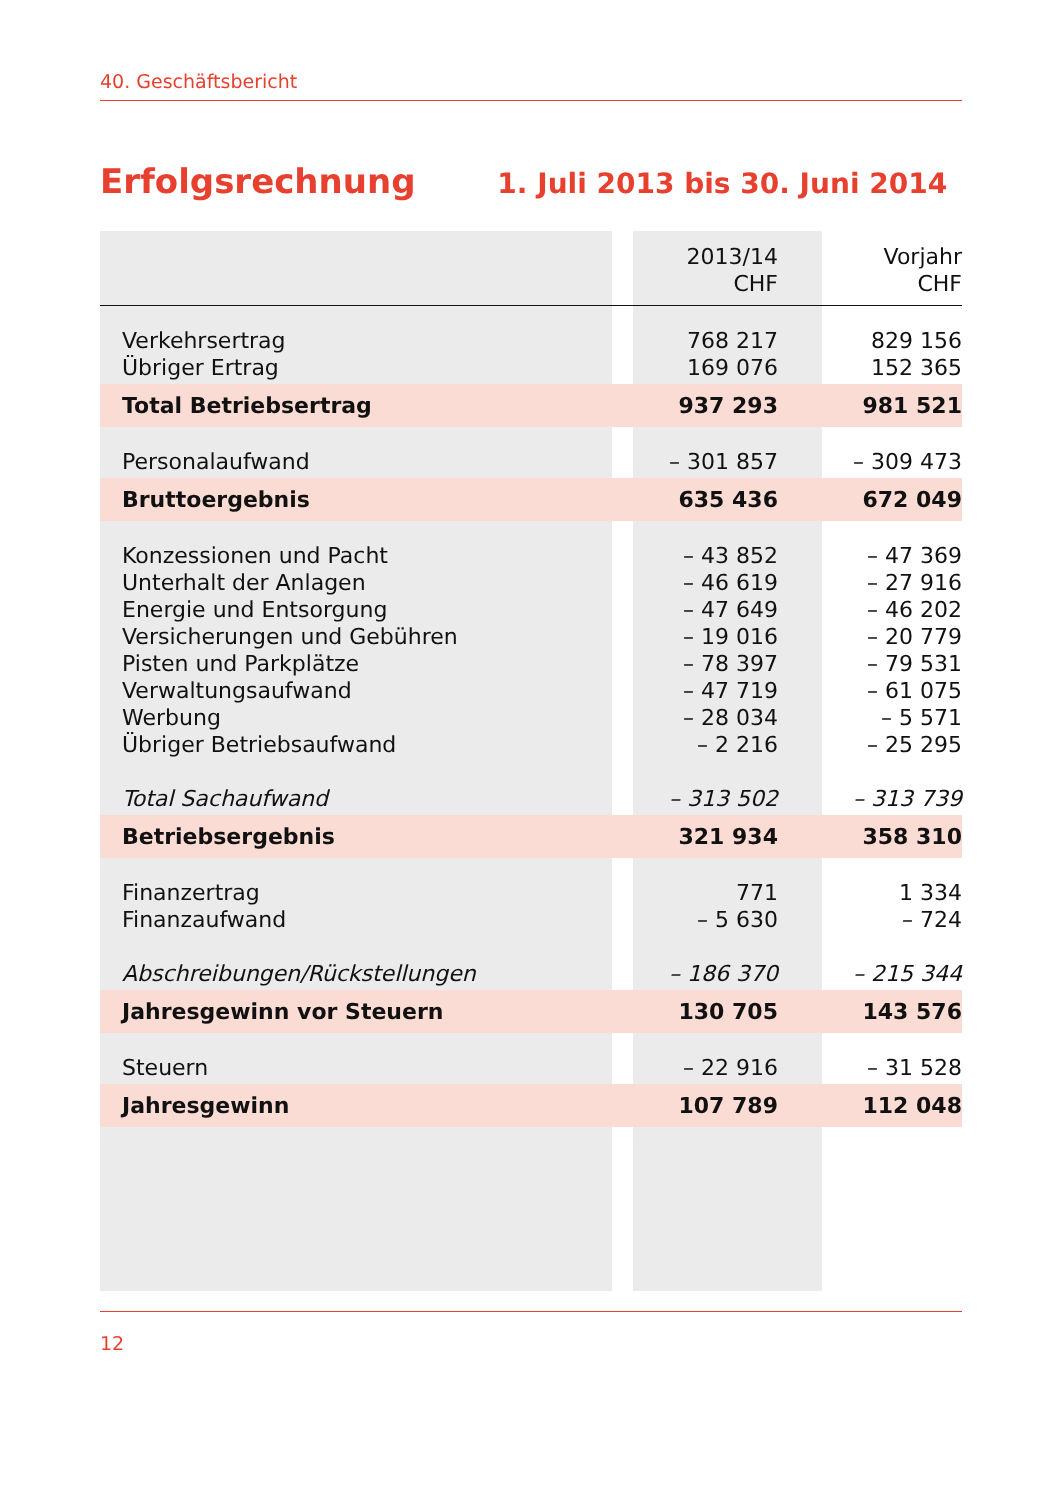40. Geschäftsbericht
Erfolgsrechnung 1. Juli 2013 bis 30. Juni 2014
| | | 2013/14 CHF | Vorjahr CHF |
| --- | --- | --- | --- |
| Verkehrsertrag Übriger Ertrag | | 768 217 169 076 | 829 156 152 365 |
| Total Betriebsertrag | | 937 293 | 981 521 |
| Personalaufwand | | – 301 857 | – 309 473 |
| Bruttoergebnis | | 635 436 | 672 049 |
| Konzessionen und Pacht Unterhalt der Anlagen Energie und Entsorgung Versicherungen und Gebühren Pisten und Parkplätze Verwaltungsaufwand Werbung Übriger Betriebsaufwand Total Sachaufwand | | – 43 852 – 46 619 – 47 649 – 19 016 – 78 397 – 47 719 – 28 034 – 2 216 – 313 502 | – 47 369 – 27 916 – 46 202 – 20 779 – 79 531 – 61 075 – 5 571 – 25 295 – 313 739 |
| Betriebsergebnis | | 321 934 | 358 310 |
| Finanzertrag Finanzaufwand Abschreibungen/Rückstellungen | | 771 – 5 630 – 186 370 | 1 334 – 724 – 215 344 |
| Jahresgewinn vor Steuern | | 130 705 | 143 576 |
| Steuern | | – 22 916 | – 31 528 |
| Jahresgewinn | | 107 789 | 112 048 |
12